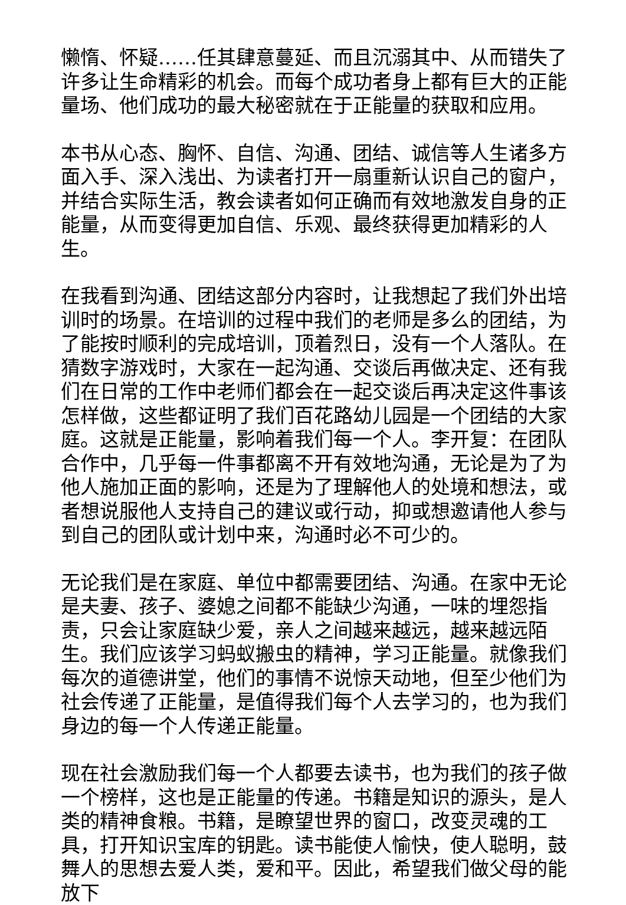懒惰、怀疑……任其肆意蔓延、而且沉溺其中、从而错失了许多让生命精彩的机会。而每个成功者身上都有巨大的正能量场、他们成功的最大秘密就在于正能量的获取和应用。
本书从心态、胸怀、自信、沟通、团结、诚信等人生诸多方面入手、深入浅出、为读者打开一扇重新认识自己的窗户，并结合实际生活，教会读者如何正确而有效地激发自身的正能量，从而变得更加自信、乐观、最终获得更加精彩的人生。
在我看到沟通、团结这部分内容时，让我想起了我们外出培训时的场景。在培训的过程中我们的老师是多么的团结，为了能按时顺利的完成培训，顶着烈日，没有一个人落队。在猜数字游戏时，大家在一起沟通、交谈后再做决定、还有我们在日常的工作中老师们都会在一起交谈后再决定这件事该怎样做，这些都证明了我们百花路幼儿园是一个团结的大家庭。这就是正能量，影响着我们每一个人。李开复：在团队合作中，几乎每一件事都离不开有效地沟通，无论是为了为他人施加正面的影响，还是为了理解他人的处境和想法，或者想说服他人支持自己的建议或行动，抑或想邀请他人参与到自己的团队或计划中来，沟通时必不可少的。
无论我们是在家庭、单位中都需要团结、沟通。在家中无论是夫妻、孩子、婆媳之间都不能缺少沟通，一味的埋怨指责，只会让家庭缺少爱，亲人之间越来越远，越来越远陌生。我们应该学习蚂蚁搬虫的精神，学习正能量。就像我们每次的道德讲堂，他们的事情不说惊天动地，但至少他们为社会传递了正能量，是值得我们每个人去学习的，也为我们身边的每一个人传递正能量。
现在社会激励我们每一个人都要去读书，也为我们的孩子做一个榜样，这也是正能量的传递。书籍是知识的源头，是人类的精神食粮。书籍，是瞭望世界的窗口，改变灵魂的工具，打开知识宝库的钥匙。读书能使人愉快，使人聪明，鼓舞人的思想去爱人类，爱和平。因此，希望我们做父母的能放下